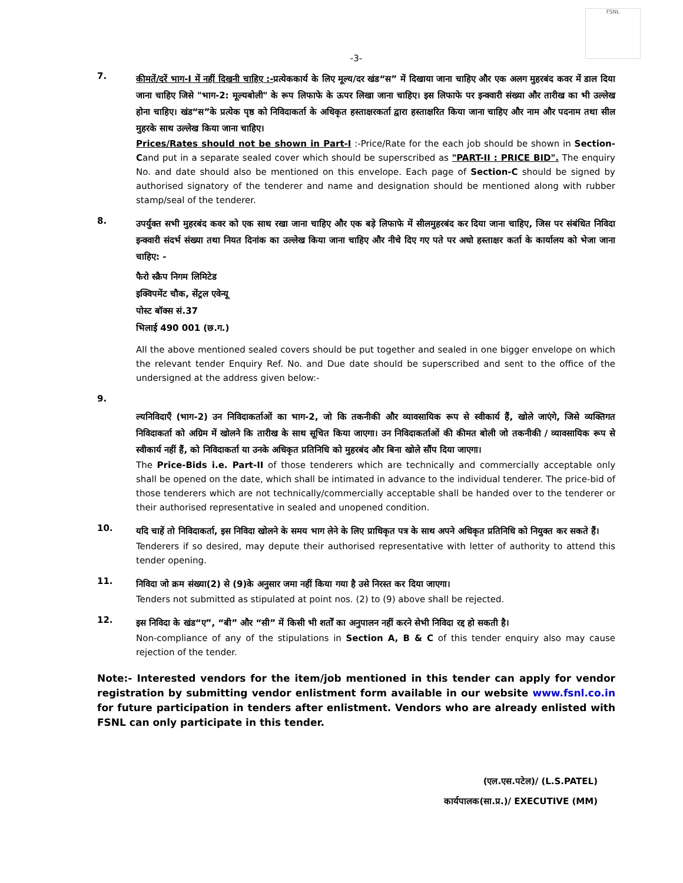FSNL
-3-
7.
कीमतें/दरें भाग-I में नहीं दिखनी चाहिए :-प्रत्येककार्य के लिए मूल्य/दर खंड“स” में दिखाया जाना चाहिए और एक अलग मुहरबंद कवर में डाल दिया जाना चाहिए जिसे "भाग-2: मूल्यबोली" के रूप लिफाफे के ऊपर लिखा जाना चाहिए। इस लिफाफे पर इन्क्वारी संख्या और तारीख का भी उल्लेख होना चाहिए। खंड“स”के प्रत्येक पृष्ठ को निविदाकर्ता के अधिकृत हस्ताक्षरकर्ता द्वारा हस्ताक्षरित किया जाना चाहिए और नाम और पदनाम तथा सील मुहरके साथ उल्लेख किया जाना चाहिए।
Prices/Rates should not be shown in Part-I :-Price/Rate for the each job should be shown in Section-Cand put in a separate sealed cover which should be superscribed as "PART-II : PRICE BID". The enquiry No. and date should also be mentioned on this envelope. Each page of Section-C should be signed by authorised signatory of the tenderer and name and designation should be mentioned along with rubber stamp/seal of the tenderer.
8.
उपर्युक्त सभी मुहरबंद कवर को एक साथ रखा जाना चाहिए और एक बड़े लिफाफे में सीलमुहरबंद कर दिया जाना चाहिए, जिस पर संबंधित निविदा इन्क्वारी संदर्भ संख्या तथा नियत दिनांक का उल्लेख किया जाना चाहिए और नीचे दिए गए पते पर अधो हस्ताक्षर कर्ता के कार्यालय को भेजा जाना चाहिए: -
फैरो स्क्रैप निगम लिमिटेड
इक्विपमेंट चौक, सेंट्रल एवेन्यू
पोस्ट बॉक्स सं.37
भिलाई 490 001 (छ.ग.)
All the above mentioned sealed covers should be put together and sealed in one bigger envelope on which the relevant tender Enquiry Ref. No. and Due date should be superscribed and sent to the office of the undersigned at the address given below:-
9.
ल्यनिविदाएँ (भाग-2) उन निविदाकर्ताओं का भाग-2, जो कि तकनीकी और व्यावसायिक रूप से स्वीकार्य हैं, खोले जाएंगे, जिसे व्यक्तिगत निविदाकर्ता को अग्रिम में खोलने कि तारीख के साथ सूचित किया जाएगा। उन निविदाकर्ताओं की कीमत बोली जो तकनीकी / व्यावसायिक रूप से स्वीकार्य नहीं हैं, को निविदाकर्ता या उनके अधिकृत प्रतिनिधि को मुहरबंद और बिना खोले सौंप दिया जाएगा।
The Price-Bids i.e. Part-II of those tenderers which are technically and commercially acceptable only shall be opened on the date, which shall be intimated in advance to the individual tenderer. The price-bid of those tenderers which are not technically/commercially acceptable shall be handed over to the tenderer or their authorised representative in sealed and unopened condition.
10.
यदि चाहें तो निविदाकर्ता, इस निविदा खोलने के समय भाग लेने के लिए प्राधिकृत पत्र के साथ अपने अधिकृत प्रतिनिधि को नियुक्त कर सकते हैं।
Tenderers if so desired, may depute their authorised representative with letter of authority to attend this tender opening.
11.
निविदा जो क्रम संख्या(2) से (9)के अनुसार जमा नहीं किया गया है उसे निरस्त कर दिया जाएगा।
Tenders not submitted as stipulated at point nos. (2) to (9) above shall be rejected.
12.
इस निविदा के खंड“ए”, “बी” और “सी” में किसी भी शर्तों का अनुपालन नहीं करने सेभी निविदा रद्द हो सकती है।
Non-compliance of any of the stipulations in Section A, B & C of this tender enquiry also may cause rejection of the tender.
Note:- Interested vendors for the item/job mentioned in this tender can apply for vendor registration by submitting vendor enlistment form available in our website www.fsnl.co.in for future participation in tenders after enlistment. Vendors who are already enlisted with FSNL can only participate in this tender.
(एल.एस.पटेल)/ (L.S.PATEL)
कार्यपालक(सा.प्र.)/ EXECUTIVE (MM)